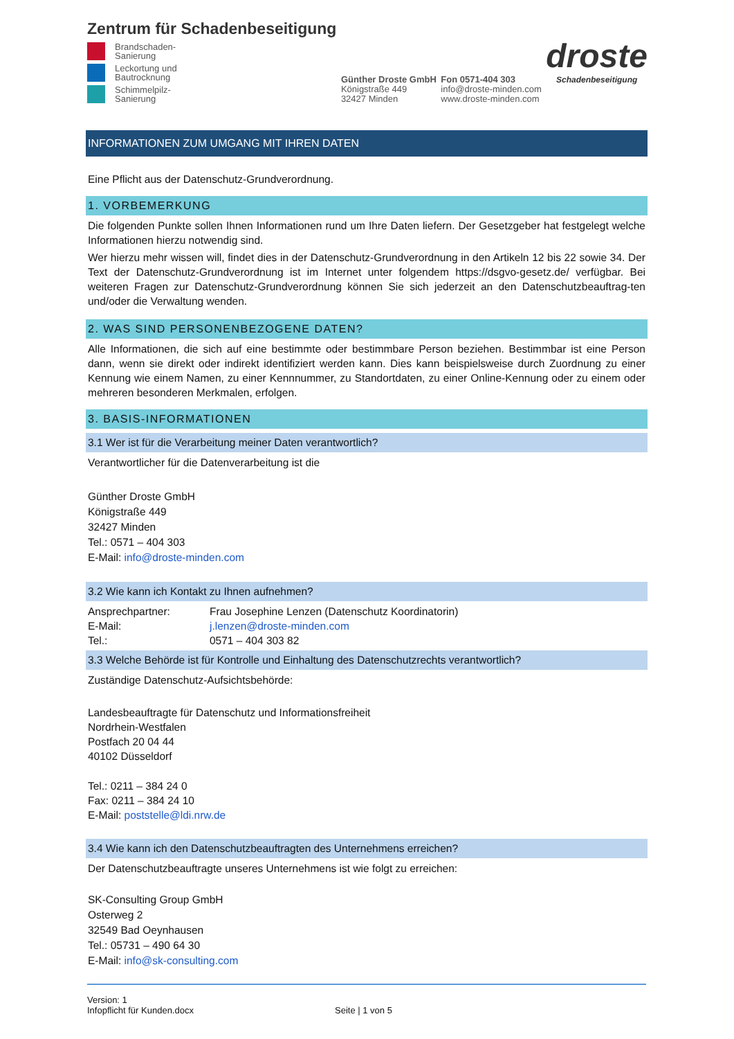Zentrum für Schadenbeseitigung
Brandschaden-
Sanierung
Leckortung und
Bautrocknung
Schimmelpilz-
Sanierung
Günther Droste GmbH
Königstraße 449
32427 Minden
Fon 0571-404 303
info@droste-minden.com
www.droste-minden.com
droste
Schadenbeseitigung
INFORMATIONEN ZUM UMGANG MIT IHREN DATEN
Eine Pflicht aus der Datenschutz-Grundverordnung.
1. VORBEMERKUNG
Die folgenden Punkte sollen Ihnen Informationen rund um Ihre Daten liefern. Der Gesetzgeber hat festgelegt welche Informationen hierzu notwendig sind.
Wer hierzu mehr wissen will, findet dies in der Datenschutz-Grundverordnung in den Artikeln 12 bis 22 sowie 34. Der Text der Datenschutz-Grundverordnung ist im Internet unter folgendem https://dsgvo-gesetz.de/ verfügbar. Bei weiteren Fragen zur Datenschutz-Grundverordnung können Sie sich jederzeit an den Datenschutzbeauftrag-ten und/oder die Verwaltung wenden.
2. WAS SIND PERSONENBEZOGENE DATEN?
Alle Informationen, die sich auf eine bestimmte oder bestimmbare Person beziehen. Bestimmbar ist eine Person dann, wenn sie direkt oder indirekt identifiziert werden kann. Dies kann beispielsweise durch Zuordnung zu einer Kennung wie einem Namen, zu einer Kennnummer, zu Standortdaten, zu einer Online-Kennung oder zu einem oder mehreren besonderen Merkmalen, erfolgen.
3. BASIS-INFORMATIONEN
3.1 Wer ist für die Verarbeitung meiner Daten verantwortlich?
Verantwortlicher für die Datenverarbeitung ist die
Günther Droste GmbH
Königstraße 449
32427 Minden
Tel.: 0571 – 404 303
E-Mail: info@droste-minden.com
3.2 Wie kann ich Kontakt zu Ihnen aufnehmen?
Ansprechpartner: Frau Josephine Lenzen (Datenschutz Koordinatorin)
E-Mail: j.lenzen@droste-minden.com
Tel.: 0571 – 404 303 82
3.3 Welche Behörde ist für Kontrolle und Einhaltung des Datenschutzrechts verantwortlich?
Zuständige Datenschutz-Aufsichtsbehörde:
Landesbeauftragte für Datenschutz und Informationsfreiheit
Nordrhein-Westfalen
Postfach 20 04 44
40102 Düsseldorf
Tel.: 0211 – 384 24 0
Fax: 0211 – 384 24 10
E-Mail: poststelle@ldi.nrw.de
3.4 Wie kann ich den Datenschutzbeauftragten des Unternehmens erreichen?
Der Datenschutzbeauftragte unseres Unternehmens ist wie folgt zu erreichen:
SK-Consulting Group GmbH
Osterweg 2
32549 Bad Oeynhausen
Tel.: 05731 – 490 64 30
E-Mail: info@sk-consulting.com
Version: 1
Infopflicht für Kunden.docx
Seite | 1 von 5